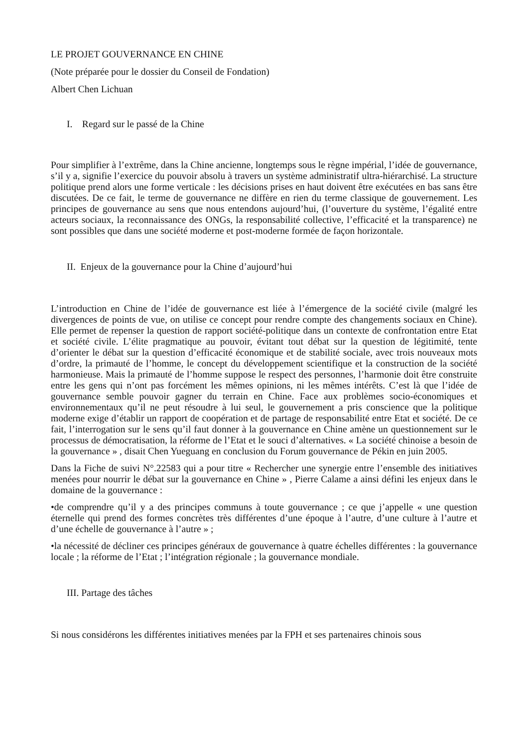LE PROJET GOUVERNANCE EN CHINE
(Note préparée pour le dossier du Conseil de Fondation)
Albert Chen Lichuan
I. Regard sur le passé de la Chine
Pour simplifier à l’extrême, dans la Chine ancienne, longtemps sous le règne impérial, l’idée de gouvernance, s’il y a, signifie l’exercice du pouvoir absolu à travers un système administratif ultra-hiérarchisé. La structure politique prend alors une forme verticale : les décisions prises en haut doivent être exécutées en bas sans être discutées. De ce fait, le terme de gouvernance ne diffère en rien du terme classique de gouvernement. Les principes de gouvernance au sens que nous entendons aujourd’hui, (l’ouverture du système, l’égalité entre acteurs sociaux, la reconnaissance des ONGs, la responsabilité collective, l’efficacité et la transparence) ne sont possibles que dans une société moderne et post-moderne formée de façon horizontale.
II. Enjeux de la gouvernance pour la Chine d’aujourd’hui
L’introduction en Chine de l’idée de gouvernance est liée à l’émergence de la société civile (malgré les divergences de points de vue, on utilise ce concept pour rendre compte des changements sociaux en Chine). Elle permet de repenser la question de rapport société-politique dans un contexte de confrontation entre Etat et société civile. L’élite pragmatique au pouvoir, évitant tout débat sur la question de légitimité, tente d’orienter le débat sur la question d’efficacité économique et de stabilité sociale, avec trois nouveaux mots d’ordre, la primauté de l’homme, le concept du développement scientifique et la construction de la société harmonieuse. Mais la primauté de l’homme suppose le respect des personnes, l’harmonie doit être construite entre les gens qui n’ont pas forcément les mêmes opinions, ni les mêmes intérêts. C’est là que l’idée de gouvernance semble pouvoir gagner du terrain en Chine. Face aux problèmes socio-économiques et environnementaux qu’il ne peut résoudre à lui seul, le gouvernement a pris conscience que la politique moderne exige d’établir un rapport de coopération et de partage de responsabilité entre Etat et société. De ce fait, l’interrogation sur le sens qu’il faut donner à la gouvernance en Chine amène un questionnement sur le processus de démocratisation, la réforme de l’Etat et le souci d’alternatives. « La société chinoise a besoin de la gouvernance » , disait Chen Yueguang en conclusion du Forum gouvernance de Pékin en juin 2005.
Dans la Fiche de suivi N°.22583 qui a pour titre « Rechercher une synergie entre l’ensemble des initiatives menées pour nourrir le débat sur la gouvernance en Chine » , Pierre Calame a ainsi défini les enjeux dans le domaine de la gouvernance :
•de comprendre qu’il y a des principes communs à toute gouvernance ; ce que j’appelle « une question éternelle qui prend des formes concrètes très différentes d’une époque à l’autre, d’une culture à l’autre et d’une échelle de gouvernance à l’autre » ;
•la nécessité de décliner ces principes généraux de gouvernance à quatre échelles différentes : la gouvernance locale ; la réforme de l’Etat ; l’intégration régionale ; la gouvernance mondiale.
III. Partage des tâches
Si nous considérons les différentes initiatives menées par la FPH et ses partenaires chinois sous